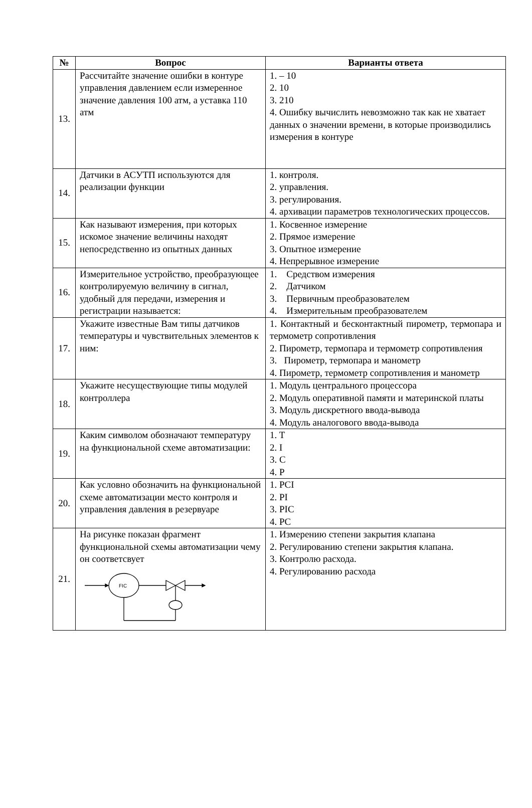| № | Вопрос | Варианты ответа |
| --- | --- | --- |
| 13. | Рассчитайте значение ошибки в контуре управления давлением если измеренное значение давления 100 атм, а уставка 110 атм | 1. – 10 2. 10 3. 210 4. Ошибку вычислить невозможно так как не хватает данных о значении времени, в которые производились измерения в контуре |
| 14. | Датчики в АСУТП используются для реализации функции | 1. контроля. 2. управления. 3. регулирования. 4. архивации параметров технологических процессов. |
| 15. | Как называют измерения, при которых искомое значение величины находят непосредственно из опытных данных | 1. Косвенное измерение 2. Прямое измерение 3. Опытное измерение 4. Непрерывное измерение |
| 16. | Измерительное устройство, преобразующее контролируемую величину в сигнал, удобный для передачи, измерения и регистрации называется: | 1. Средством измерения 2. Датчиком 3. Первичным преобразователем 4. Измерительным преобразователем |
| 17. | Укажите известные Вам типы датчиков температуры и чувствительных элементов к ним: | 1. Контактный и бесконтактный пирометр, термопара и термометр сопротивления 2. Пирометр, термопара и термометр сопротивления 3. Пирометр, термопара и манометр 4. Пирометр, термометр сопротивления и манометр |
| 18. | Укажите несуществующие типы модулей контроллера | 1. Модуль центрального процессора 2. Модуль оперативной памяти и материнской платы 3. Модуль дискретного ввода-вывода 4. Модуль аналогового ввода-вывода |
| 19. | Каким символом обозначают температуру на функциональной схеме автоматизации: | 1. T 2. I 3. C 4. P |
| 20. | Как условно обозначить на функциональной схеме автоматизации место контроля и управления давления в резервуаре | 1. PCI 2. PI 3. PIC 4. PC |
| 21. | На рисунке показан фрагмент функциональной схемы автоматизации чему он соответсвует FIC | 1. Измерению степени закрытия клапана 2. Регулированию степени закрытия клапана. 3. Контролю расхода. 4. Регулированию расхода |